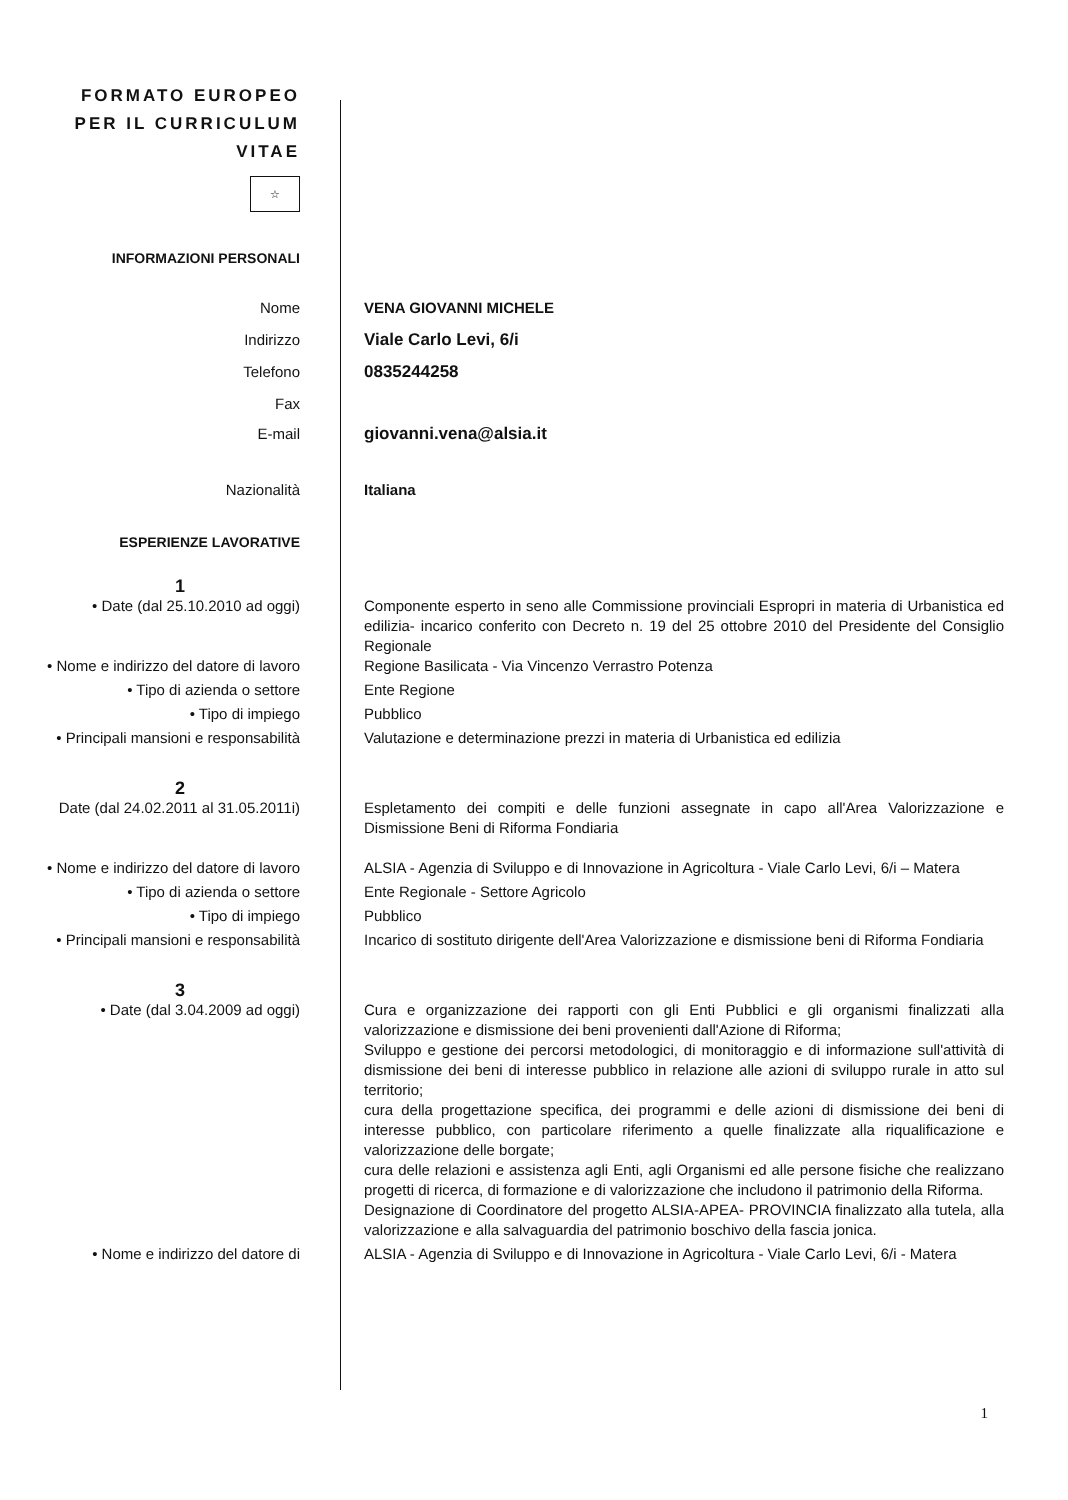FORMATO EUROPEO
PER IL CURRICULUM
VITAE
☆
INFORMAZIONI PERSONALI
Nome VENA GIOVANNI MICHELE
Indirizzo Viale Carlo Levi, 6/i
Telefono 0835244258
Fax
E-mail giovanni.vena@alsia.it
Nazionalità Italiana
ESPERIENZE LAVORATIVE
1
• Date (dal 25.10.2010 ad oggi) Componente esperto in seno alle Commissione provinciali Espropri in materia di Urbanistica ed edilizia- incarico conferito con Decreto n. 19 del 25 ottobre 2010 del Presidente del Consiglio Regionale
• Nome e indirizzo del datore di lavoro
Regione Basilicata - Via Vincenzo Verrastro Potenza
• Tipo di azienda o settore Ente Regione
• Tipo di impiego Pubblico
• Principali mansioni e responsabilità
Valutazione e determinazione prezzi in materia di Urbanistica ed edilizia
2
Date (dal 24.02.2011 al 31.05.2011i)
Espletamento dei compiti e delle funzioni assegnate in capo all'Area Valorizzazione e Dismissione Beni di Riforma Fondiaria
• Nome e indirizzo del datore di lavoro
ALSIA - Agenzia di Sviluppo e di Innovazione in Agricoltura - Viale Carlo Levi, 6/i – Matera
• Tipo di azienda o settore Ente Regionale - Settore Agricolo
• Tipo di impiego Pubblico
• Principali mansioni e responsabilità
Incarico di sostituto dirigente dell'Area Valorizzazione e dismissione beni di Riforma Fondiaria
3
• Date (dal 3.04.2009 ad oggi) Cura e organizzazione dei rapporti con gli Enti Pubblici e gli organismi finalizzati alla valorizzazione e dismissione dei beni provenienti dall'Azione di Riforma;
Sviluppo e gestione dei percorsi metodologici, di monitoraggio e di informazione sull'attività di dismissione dei beni di interesse pubblico in relazione alle azioni di sviluppo rurale in atto sul territorio;
cura della progettazione specifica, dei programmi e delle azioni di dismissione dei beni di interesse pubblico, con particolare riferimento a quelle finalizzate alla riqualificazione e valorizzazione delle borgate;
cura delle relazioni e assistenza agli Enti, agli Organismi ed alle persone fisiche che realizzano progetti di ricerca, di formazione e di valorizzazione che includono il patrimonio della Riforma.
Designazione di Coordinatore del progetto ALSIA-APEA- PROVINCIA finalizzato alla tutela, alla valorizzazione e alla salvaguardia del patrimonio boschivo della fascia jonica.
• Nome e indirizzo del datore di ALSIA - Agenzia di Sviluppo e di Innovazione in Agricoltura - Viale Carlo Levi, 6/i - Matera
1